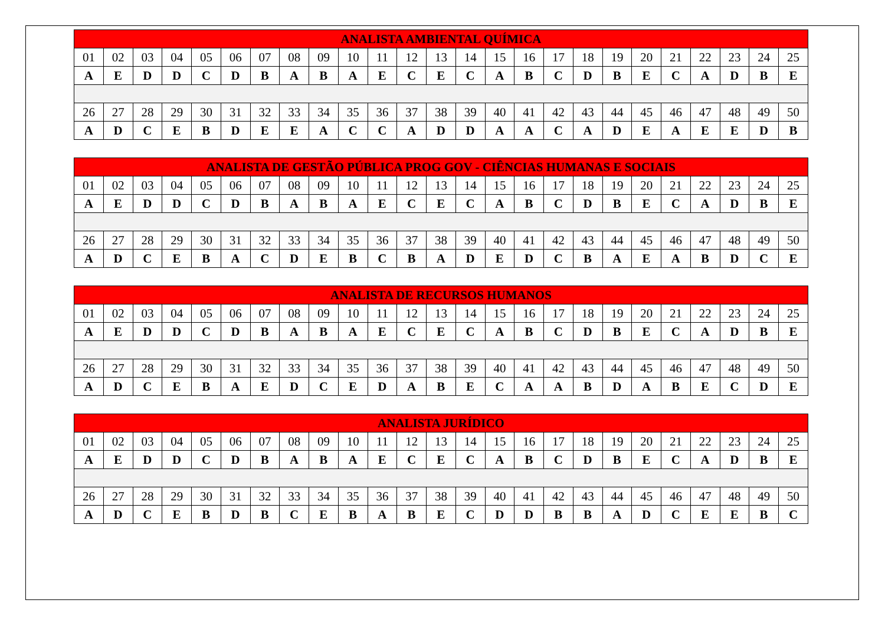| ANALISTA AMBIENTAL QUÍMICA | | | | | | | | | | | | | | | | | | | | | | | | |
| --- | --- | --- | --- | --- | --- | --- | --- | --- | --- | --- | --- | --- | --- | --- | --- | --- | --- | --- | --- | --- | --- | --- | --- | --- |
| 01 | 02 | 03 | 04 | 05 | 06 | 07 | 08 | 09 | 10 | 11 | 12 | 13 | 14 | 15 | 16 | 17 | 18 | 19 | 20 | 21 | 22 | 23 | 24 | 25 |
| A | E | D | D | C | D | B | A | B | A | E | C | E | C | A | B | C | D | B | E | C | A | D | B | E |
| 26 | 27 | 28 | 29 | 30 | 31 | 32 | 33 | 34 | 35 | 36 | 37 | 38 | 39 | 40 | 41 | 42 | 43 | 44 | 45 | 46 | 47 | 48 | 49 | 50 |
| A | D | C | E | B | D | E | E | A | C | C | A | D | D | A | A | C | A | D | E | A | E | E | D | B |
| ANALISTA DE GESTÃO PÚBLICA PROG GOV - CIÊNCIAS HUMANAS E SOCIAIS | | | | | | | | | | | | | | | | | | | | | | | | |
| --- | --- | --- | --- | --- | --- | --- | --- | --- | --- | --- | --- | --- | --- | --- | --- | --- | --- | --- | --- | --- | --- | --- | --- | --- |
| 01 | 02 | 03 | 04 | 05 | 06 | 07 | 08 | 09 | 10 | 11 | 12 | 13 | 14 | 15 | 16 | 17 | 18 | 19 | 20 | 21 | 22 | 23 | 24 | 25 |
| A | E | D | D | C | D | B | A | B | A | E | C | E | C | A | B | C | D | B | E | C | A | D | B | E |
| 26 | 27 | 28 | 29 | 30 | 31 | 32 | 33 | 34 | 35 | 36 | 37 | 38 | 39 | 40 | 41 | 42 | 43 | 44 | 45 | 46 | 47 | 48 | 49 | 50 |
| A | D | C | E | B | A | C | D | E | B | C | B | A | D | E | D | C | B | A | E | A | B | D | C | E |
| ANALISTA DE RECURSOS HUMANOS | | | | | | | | | | | | | | | | | | | | | | | | |
| --- | --- | --- | --- | --- | --- | --- | --- | --- | --- | --- | --- | --- | --- | --- | --- | --- | --- | --- | --- | --- | --- | --- | --- | --- |
| 01 | 02 | 03 | 04 | 05 | 06 | 07 | 08 | 09 | 10 | 11 | 12 | 13 | 14 | 15 | 16 | 17 | 18 | 19 | 20 | 21 | 22 | 23 | 24 | 25 |
| A | E | D | D | C | D | B | A | B | A | E | C | E | C | A | B | C | D | B | E | C | A | D | B | E |
| 26 | 27 | 28 | 29 | 30 | 31 | 32 | 33 | 34 | 35 | 36 | 37 | 38 | 39 | 40 | 41 | 42 | 43 | 44 | 45 | 46 | 47 | 48 | 49 | 50 |
| A | D | C | E | B | A | E | D | C | E | D | A | B | E | C | A | A | B | D | A | B | E | C | D | E |
| ANALISTA JURÍDICO | | | | | | | | | | | | | | | | | | | | | | | | |
| --- | --- | --- | --- | --- | --- | --- | --- | --- | --- | --- | --- | --- | --- | --- | --- | --- | --- | --- | --- | --- | --- | --- | --- | --- |
| 01 | 02 | 03 | 04 | 05 | 06 | 07 | 08 | 09 | 10 | 11 | 12 | 13 | 14 | 15 | 16 | 17 | 18 | 19 | 20 | 21 | 22 | 23 | 24 | 25 |
| A | E | D | D | C | D | B | A | B | A | E | C | E | C | A | B | C | D | B | E | C | A | D | B | E |
| 26 | 27 | 28 | 29 | 30 | 31 | 32 | 33 | 34 | 35 | 36 | 37 | 38 | 39 | 40 | 41 | 42 | 43 | 44 | 45 | 46 | 47 | 48 | 49 | 50 |
| A | D | C | E | B | D | B | C | E | B | A | B | E | C | D | D | B | B | A | D | C | E | E | B | C |